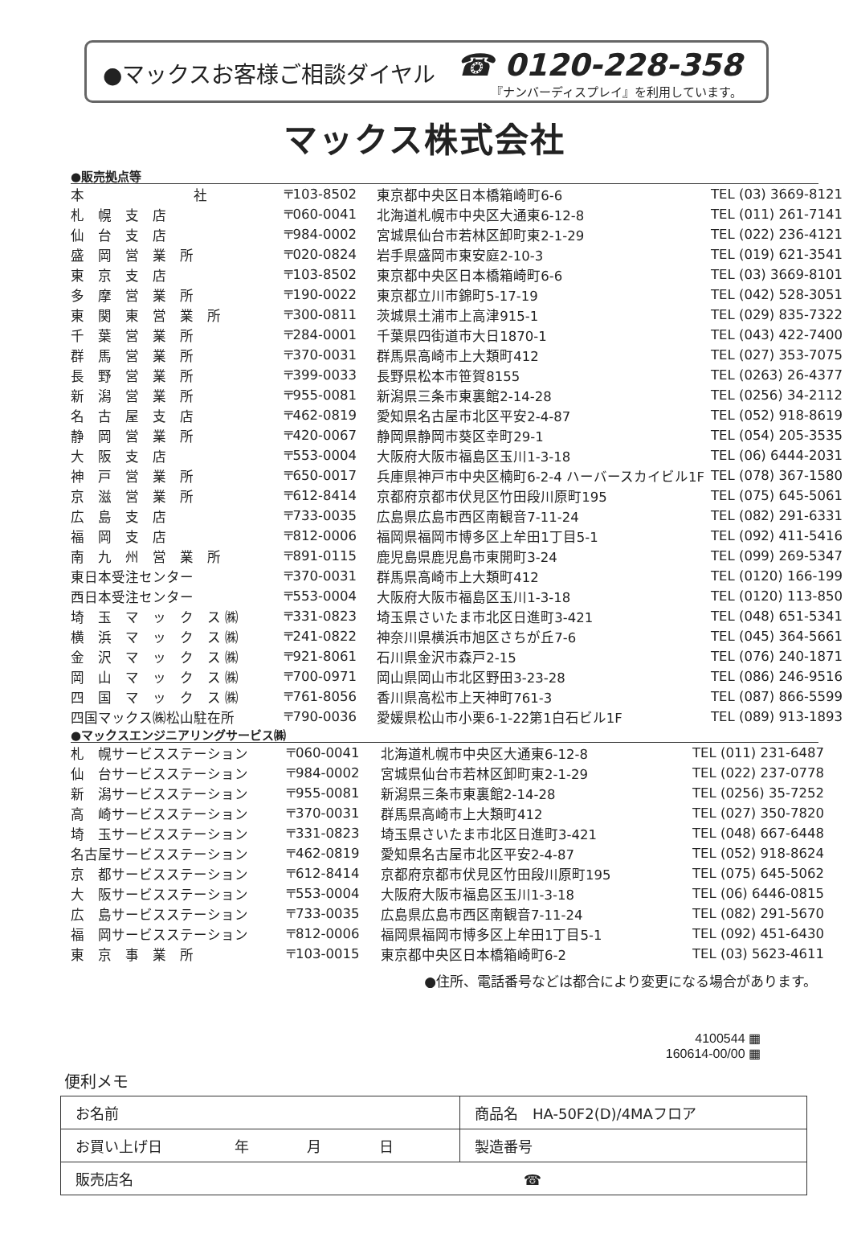●マックスお客様ご相談ダイヤル
☎ 0120-228-358
『ナンバーディスプレイ』を利用しています。
マックス株式会社
●販売拠点等
| 本 社 | 〒103-8502 | 東京都中央区日本橋箱崎町6-6 | TEL (03) 3669-8121 |
| 札 幌 支 店 | 〒060-0041 | 北海道札幌市中央区大通東6-12-8 | TEL (011) 261-7141 |
| 仙 台 支 店 | 〒984-0002 | 宮城県仙台市若林区卸町東2-1-29 | TEL (022) 236-4121 |
| 盛 岡 営 業 所 | 〒020-0824 | 岩手県盛岡市東安庭2-10-3 | TEL (019) 621-3541 |
| 東 京 支 店 | 〒103-8502 | 東京都中央区日本橋箱崎町6-6 | TEL (03) 3669-8101 |
| 多 摩 営 業 所 | 〒190-0022 | 東京都立川市錦町5-17-19 | TEL (042) 528-3051 |
| 東 関 東 営 業 所 | 〒300-0811 | 茨城県土浦市上高津915-1 | TEL (029) 835-7322 |
| 千 葉 営 業 所 | 〒284-0001 | 千葉県四街道市大日1870-1 | TEL (043) 422-7400 |
| 群 馬 営 業 所 | 〒370-0031 | 群馬県高崎市上大類町412 | TEL (027) 353-7075 |
| 長 野 営 業 所 | 〒399-0033 | 長野県松本市笹賀8155 | TEL (0263) 26-4377 |
| 新 潟 営 業 所 | 〒955-0081 | 新潟県三条市東裏館2-14-28 | TEL (0256) 34-2112 |
| 名 古 屋 支 店 | 〒462-0819 | 愛知県名古屋市北区平安2-4-87 | TEL (052) 918-8619 |
| 静 岡 営 業 所 | 〒420-0067 | 静岡県静岡市葵区幸町29-1 | TEL (054) 205-3535 |
| 大 阪 支 店 | 〒553-0004 | 大阪府大阪市福島区玉川1-3-18 | TEL (06) 6444-2031 |
| 神 戸 営 業 所 | 〒650-0017 | 兵庫県神戸市中央区楠町6-2-4 ハーバースカイビル1F | TEL (078) 367-1580 |
| 京 滋 営 業 所 | 〒612-8414 | 京都府京都市伏見区竹田段川原町195 | TEL (075) 645-5061 |
| 広 島 支 店 | 〒733-0035 | 広島県広島市西区南観音7-11-24 | TEL (082) 291-6331 |
| 福 岡 支 店 | 〒812-0006 | 福岡県福岡市博多区上牟田1丁目5-1 | TEL (092) 411-5416 |
| 南 九 州 営 業 所 | 〒891-0115 | 鹿児島県鹿児島市東開町3-24 | TEL (099) 269-5347 |
| 東日本受注センター | 〒370-0031 | 群馬県高崎市上大類町412 | TEL (0120) 166-199 |
| 西日本受注センター | 〒553-0004 | 大阪府大阪市福島区玉川1-3-18 | TEL (0120) 113-850 |
| 埼 玉 マ ッ ク ス ㈱ | 〒331-0823 | 埼玉県さいたま市北区日進町3-421 | TEL (048) 651-5341 |
| 横 浜 マ ッ ク ス ㈱ | 〒241-0822 | 神奈川県横浜市旭区さちが丘7-6 | TEL (045) 364-5661 |
| 金 沢 マ ッ ク ス ㈱ | 〒921-8061 | 石川県金沢市森戸2-15 | TEL (076) 240-1871 |
| 岡 山 マ ッ ク ス ㈱ | 〒700-0971 | 岡山県岡山市北区野田3-23-28 | TEL (086) 246-9516 |
| 四 国 マ ッ ク ス ㈱ | 〒761-8056 | 香川県高松市上天神町761-3 | TEL (087) 866-5599 |
| 四国マックス㈱松山駐在所 | 〒790-0036 | 愛媛県松山市小栗6-1-22第1白石ビル1F | TEL (089) 913-1893 |
●マックスエンジニアリングサービス㈱
| 札 幌サービスステーション | 〒060-0041 | 北海道札幌市中央区大通東6-12-8 | TEL (011) 231-6487 |
| 仙 台サービスステーション | 〒984-0002 | 宮城県仙台市若林区卸町東2-1-29 | TEL (022) 237-0778 |
| 新 潟サービスステーション | 〒955-0081 | 新潟県三条市東裏館2-14-28 | TEL (0256) 35-7252 |
| 高 崎サービスステーション | 〒370-0031 | 群馬県高崎市上大類町412 | TEL (027) 350-7820 |
| 埼 玉サービスステーション | 〒331-0823 | 埼玉県さいたま市北区日進町3-421 | TEL (048) 667-6448 |
| 名古屋サービスステーション | 〒462-0819 | 愛知県名古屋市北区平安2-4-87 | TEL (052) 918-8624 |
| 京 都サービスステーション | 〒612-8414 | 京都府京都市伏見区竹田段川原町195 | TEL (075) 645-5062 |
| 大 阪サービスステーション | 〒553-0004 | 大阪府大阪市福島区玉川1-3-18 | TEL (06) 6446-0815 |
| 広 島サービスステーション | 〒733-0035 | 広島県広島市西区南観音7-11-24 | TEL (082) 291-5670 |
| 福 岡サービスステーション | 〒812-0006 | 福岡県福岡市博多区上牟田1丁目5-1 | TEL (092) 451-6430 |
| 東 京 事 業 所 | 〒103-0015 | 東京都中央区日本橋箱崎町6-2 | TEL (03) 5623-4611 |
●住所、電話番号などは都合により変更になる場合があります。
4100544 ▦
160614-00/00 ▦
便利メモ
| お名前 | 商品名 HA-50F2(D)/4MAフロア |
| お買い上げ日 年 月 日 | 製造番号 |
| 販売店名 ☎ | |